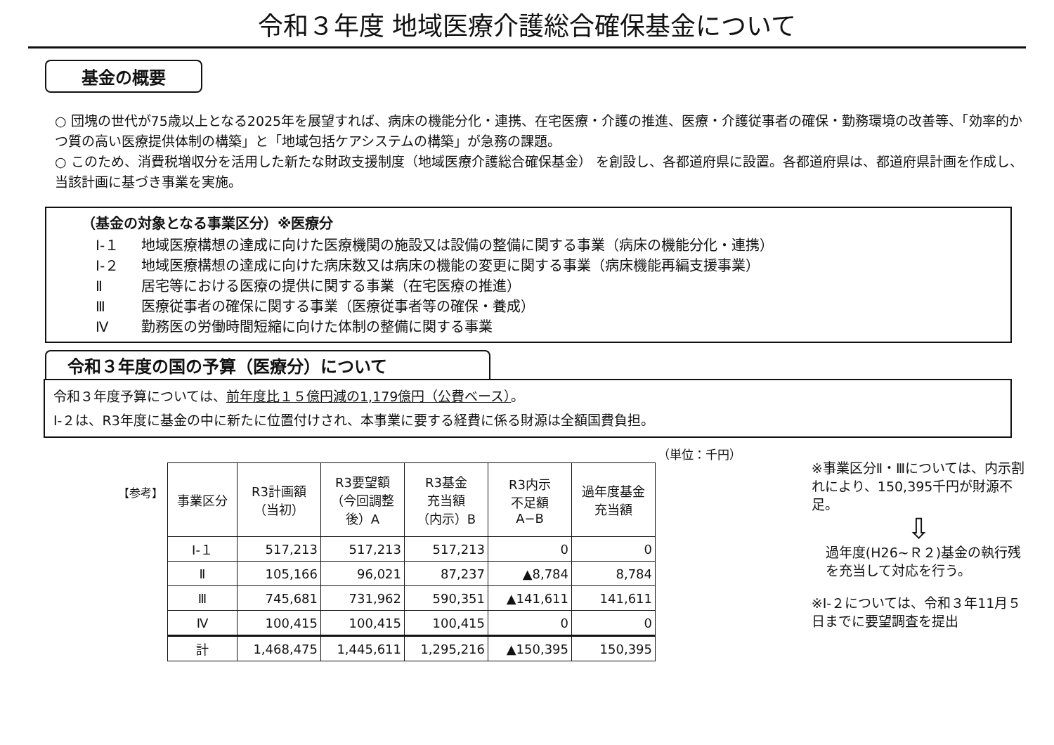令和３年度 地域医療介護総合確保基金について
基金の概要
○ 団塊の世代が75歳以上となる2025年を展望すれば、病床の機能分化・連携、在宅医療・介護の推進、医療・介護従事者の確保・勤務環境の改善等、「効率的かつ質の高い医療提供体制の構築」と「地域包括ケアシステムの構築」が急務の課題。
○ このため、消費税増収分を活用した新たな財政支援制度（地域医療介護総合確保基金） を創設し、各都道府県に設置。各都道府県は、都道府県計画を作成し、当該計画に基づき事業を実施。
（基金の対象となる事業区分）※医療分
Ⅰ-１ 地域医療構想の達成に向けた医療機関の施設又は設備の整備に関する事業（病床の機能分化・連携）
Ⅰ-２ 地域医療構想の達成に向けた病床数又は病床の機能の変更に関する事業（病床機能再編支援事業）
Ⅱ 居宅等における医療の提供に関する事業（在宅医療の推進）
Ⅲ 医療従事者の確保に関する事業（医療従事者等の確保・養成）
Ⅳ 勤務医の労働時間短縮に向けた体制の整備に関する事業
令和３年度の国の予算（医療分）について
令和３年度予算については、前年度比１５億円減の1,179億円（公費ベース）。
Ⅰ-２は、R3年度に基金の中に新たに位置付けされ、本事業に要する経費に係る財源は全額国費負担。
（単位：千円）
【参考】
| 事業区分 | R3計画額 （当初） | R3要望額 （今回調整 後）A | R3基金 充当額 （内示）B | R3内示 不足額 A−B | 過年度基金 充当額 |
| --- | --- | --- | --- | --- | --- |
| Ⅰ-１ | 517,213 | 517,213 | 517,213 | 0 | 0 |
| Ⅱ | 105,166 | 96,021 | 87,237 | ▲8,784 | 8,784 |
| Ⅲ | 745,681 | 731,962 | 590,351 | ▲141,611 | 141,611 |
| Ⅳ | 100,415 | 100,415 | 100,415 | 0 | 0 |
| 計 | 1,468,475 | 1,445,611 | 1,295,216 | ▲150,395 | 150,395 |
※事業区分Ⅱ・Ⅲについては、内示割れにより、150,395千円が財源不足。
⇩
過年度(H26~Ｒ２)基金の執行残を充当して対応を行う。
※Ⅰ-２については、令和３年11月５日までに要望調査を提出